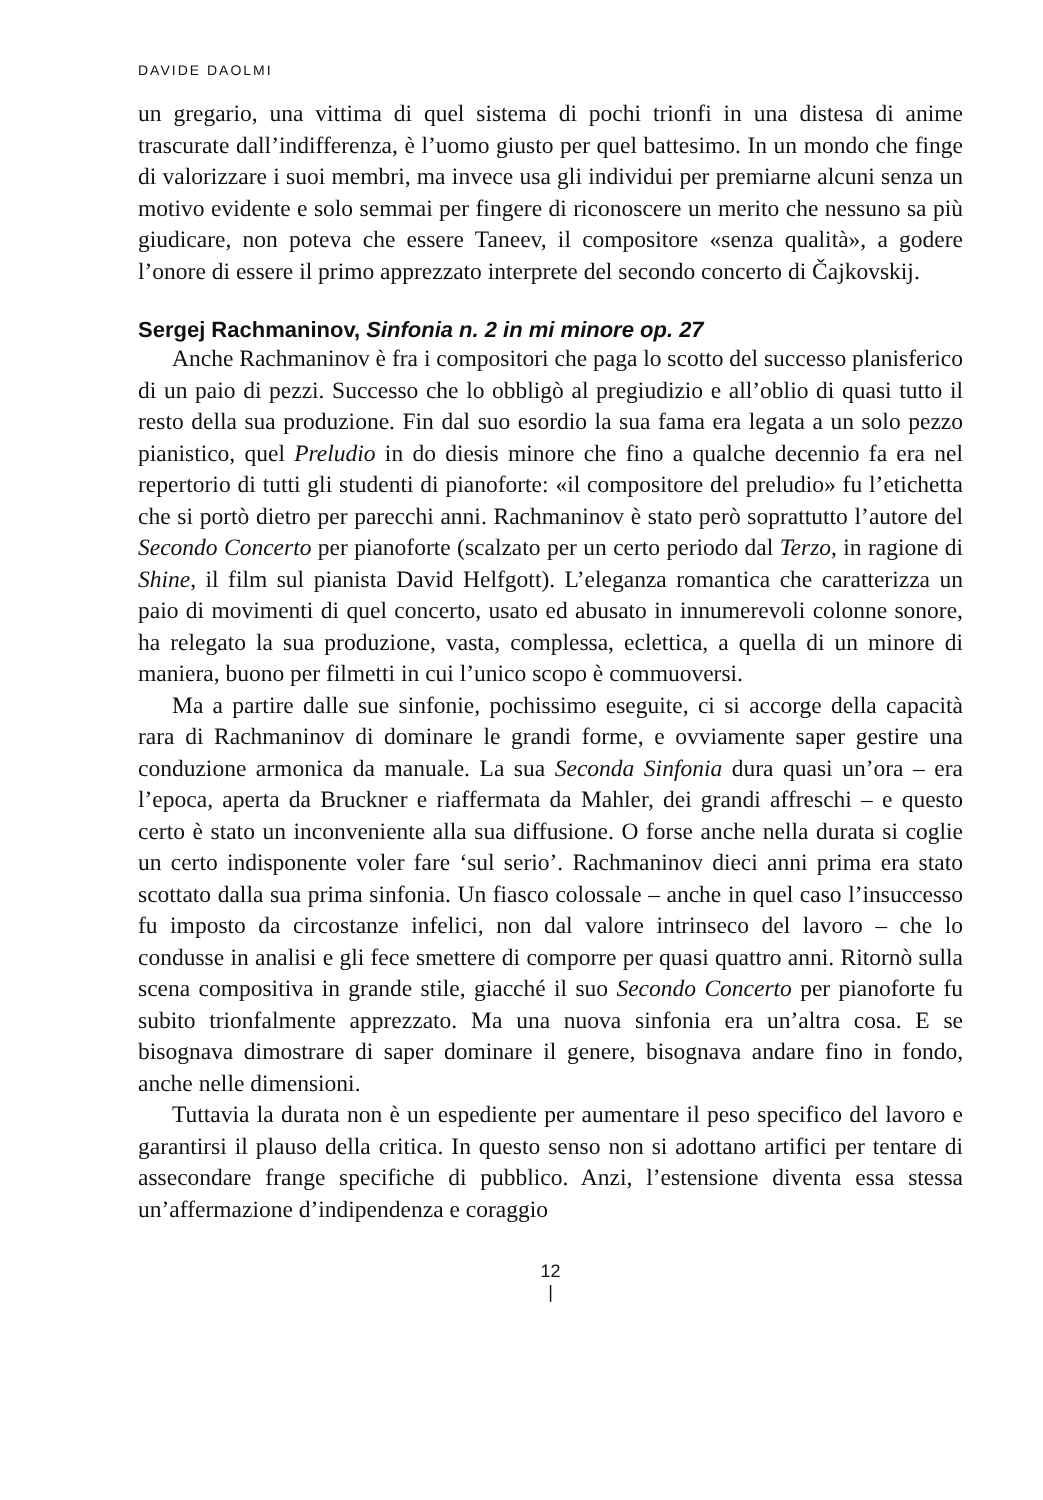DAVIDE DAOLMI
un gregario, una vittima di quel sistema di pochi trionfi in una distesa di anime trascurate dall’indifferenza, è l’uomo giusto per quel battesimo. In un mondo che finge di valorizzare i suoi membri, ma invece usa gli individui per premiarne alcuni senza un motivo evidente e solo semmai per fingere di riconoscere un merito che nessuno sa più giudicare, non poteva che essere Taneev, il compositore «senza qualità», a godere l’onore di essere il primo apprezzato interprete del secondo concerto di Čajkovskij.
Sergej Rachmaninov, Sinfonia n. 2 in mi minore op. 27
Anche Rachmaninov è fra i compositori che paga lo scotto del successo planisferico di un paio di pezzi. Successo che lo obbligò al pregiudizio e all’oblio di quasi tutto il resto della sua produzione. Fin dal suo esordio la sua fama era legata a un solo pezzo pianistico, quel Preludio in do diesis minore che fino a qualche decennio fa era nel repertorio di tutti gli studenti di pianoforte: «il compositore del preludio» fu l’etichetta che si portò dietro per parecchi anni. Rachmaninov è stato però soprattutto l’autore del Secondo Concerto per pianoforte (scalzato per un certo periodo dal Terzo, in ragione di Shine, il film sul pianista David Helfgott). L’eleganza romantica che caratterizza un paio di movimenti di quel concerto, usato ed abusato in innumerevoli colonne sonore, ha relegato la sua produzione, vasta, complessa, eclettica, a quella di un minore di maniera, buono per filmetti in cui l’unico scopo è commuoversi.
Ma a partire dalle sue sinfonie, pochissimo eseguite, ci si accorge della capacità rara di Rachmaninov di dominare le grandi forme, e ovviamente saper gestire una conduzione armonica da manuale. La sua Seconda Sinfonia dura quasi un’ora – era l’epoca, aperta da Bruckner e riaffermata da Mahler, dei grandi affreschi – e questo certo è stato un inconveniente alla sua diffusione. O forse anche nella durata si coglie un certo indisponente voler fare ‘sul serio’. Rachmaninov dieci anni prima era stato scottato dalla sua prima sinfonia. Un fiasco colossale – anche in quel caso l’insuccesso fu imposto da circostanze infelici, non dal valore intrinseco del lavoro – che lo condusse in analisi e gli fece smettere di comporre per quasi quattro anni. Ritornò sulla scena compositiva in grande stile, giacché il suo Secondo Concerto per pianoforte fu subito trionfalmente apprezzato. Ma una nuova sinfonia era un’altra cosa. E se bisognava dimostrare di saper dominare il genere, bisognava andare fino in fondo, anche nelle dimensioni.
Tuttavia la durata non è un espediente per aumentare il peso specifico del lavoro e garantirsi il plauso della critica. In questo senso non si adottano artifici per tentare di assecondare frange specifiche di pubblico. Anzi, l’estensione diventa essa stessa un’affermazione d’indipendenza e coraggio
12
|